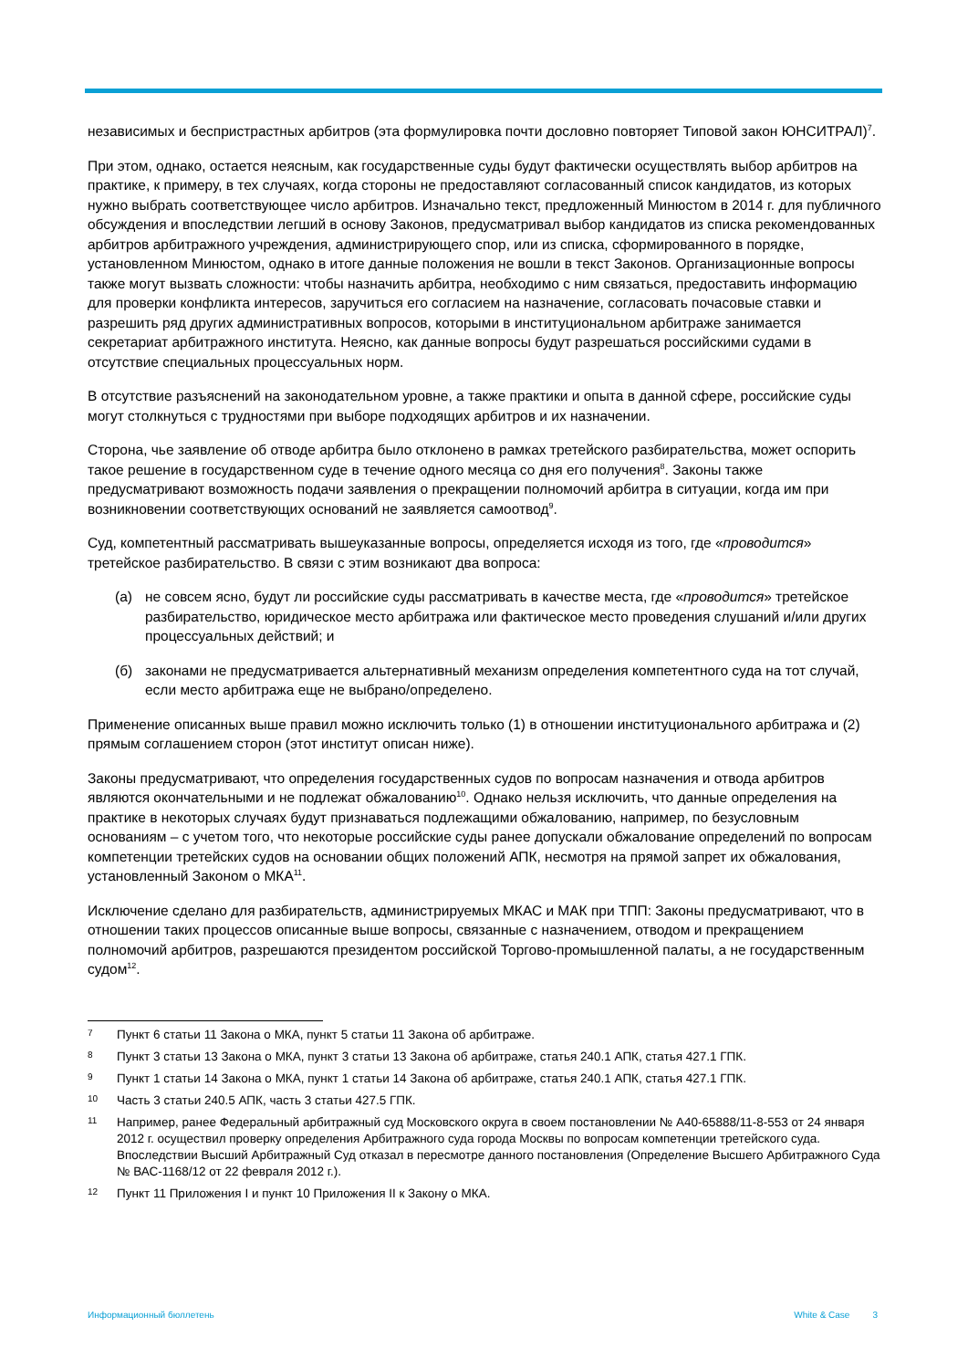независимых и беспристрастных арбитров (эта формулировка почти дословно повторяет Типовой закон ЮНСИТРАЛ)<sup>7</sup>.
При этом, однако, остается неясным, как государственные суды будут фактически осуществлять выбор арбитров на практике, к примеру, в тех случаях, когда стороны не предоставляют согласованный список кандидатов, из которых нужно выбрать соответствующее число арбитров. Изначально текст, предложенный Минюстом в 2014 г. для публичного обсуждения и впоследствии легший в основу Законов, предусматривал выбор кандидатов из списка рекомендованных арбитров арбитражного учреждения, администрирующего спор, или из списка, сформированного в порядке, установленном Минюстом, однако в итоге данные положения не вошли в текст Законов. Организационные вопросы также могут вызвать сложности: чтобы назначить арбитра, необходимо с ним связаться, предоставить информацию для проверки конфликта интересов, заручиться его согласием на назначение, согласовать почасовые ставки и разрешить ряд других административных вопросов, которыми в институциональном арбитраже занимается секретариат арбитражного института. Неясно, как данные вопросы будут разрешаться российскими судами в отсутствие специальных процессуальных норм.
В отсутствие разъяснений на законодательном уровне, а также практики и опыта в данной сфере, российские суды могут столкнуться с трудностями при выборе подходящих арбитров и их назначении.
Сторона, чье заявление об отводе арбитра было отклонено в рамках третейского разбирательства, может оспорить такое решение в государственном суде в течение одного месяца со дня его получения<sup>8</sup>. Законы также предусматривают возможность подачи заявления о прекращении полномочий арбитра в ситуации, когда им при возникновении соответствующих оснований не заявляется самоотвод<sup>9</sup>.
Суд, компетентный рассматривать вышеуказанные вопросы, определяется исходя из того, где «проводится» третейское разбирательство. В связи с этим возникают два вопроса:
(а) не совсем ясно, будут ли российские суды рассматривать в качестве места, где «проводится» третейское разбирательство, юридическое место арбитража или фактическое место проведения слушаний и/или других процессуальных действий; и
(б) законами не предусматривается альтернативный механизм определения компетентного суда на тот случай, если место арбитража еще не выбрано/определено.
Применение описанных выше правил можно исключить только (1) в отношении институционального арбитража и (2) прямым соглашением сторон (этот институт описан ниже).
Законы предусматривают, что определения государственных судов по вопросам назначения и отвода арбитров являются окончательными и не подлежат обжалованию<sup>10</sup>. Однако нельзя исключить, что данные определения на практике в некоторых случаях будут признаваться подлежащими обжалованию, например, по безусловным основаниям – с учетом того, что некоторые российские суды ранее допускали обжалование определений по вопросам компетенции третейских судов на основании общих положений АПК, несмотря на прямой запрет их обжалования, установленный Законом о МКА<sup>11</sup>.
Исключение сделано для разбирательств, администрируемых МКАС и МАК при ТПП: Законы предусматривают, что в отношении таких процессов описанные выше вопросы, связанные с назначением, отводом и прекращением полномочий арбитров, разрешаются президентом российской Торгово-промышленной палаты, а не государственным судом<sup>12</sup>.
7 Пункт 6 статьи 11 Закона о МКА, пункт 5 статьи 11 Закона об арбитраже.
8 Пункт 3 статьи 13 Закона о МКА, пункт 3 статьи 13 Закона об арбитраже, статья 240.1 АПК, статья 427.1 ГПК.
9 Пункт 1 статьи 14 Закона о МКА, пункт 1 статьи 14 Закона об арбитраже, статья 240.1 АПК, статья 427.1 ГПК.
10 Часть 3 статьи 240.5 АПК, часть 3 статьи 427.5 ГПК.
11 Например, ранее Федеральный арбитражный суд Московского округа в своем постановлении № А40-65888/11-8-553 от 24 января 2012 г. осуществил проверку определения Арбитражного суда города Москвы по вопросам компетенции третейского суда. Впоследствии Высший Арбитражный Суд отказал в пересмотре данного постановления (Определение Высшего Арбитражного Суда № ВАС-1168/12 от 22 февраля 2012 г.).
12 Пункт 11 Приложения I и пункт 10 Приложения II к Закону о МКА.
Информационный бюллетень White & Case 3